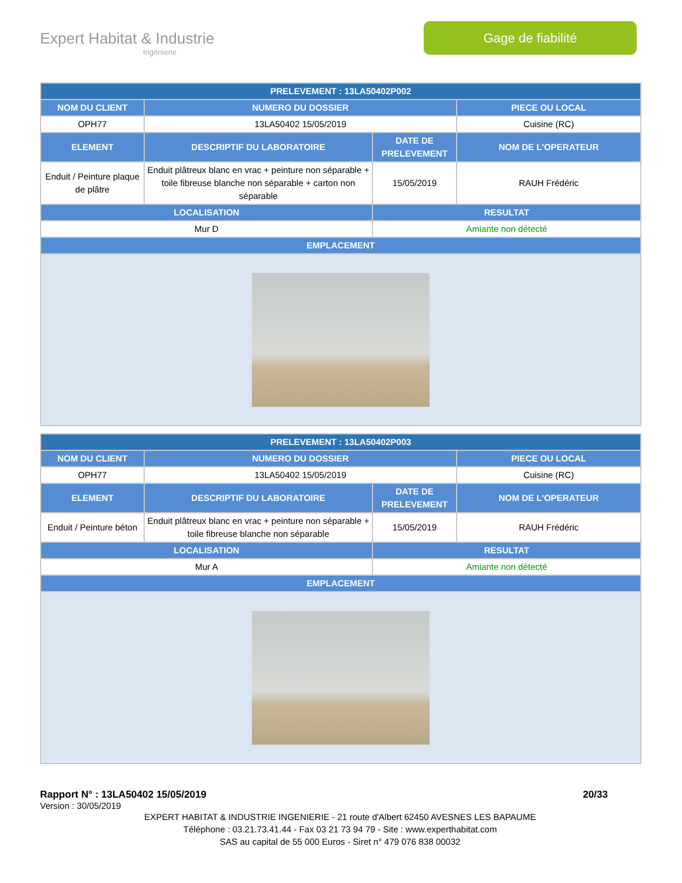Expert Habitat & Industrie
Ingénierie
Gage de fiabilité
| PRELEVEMENT : 13LA50402P002 | | | |
| --- | --- | --- | --- |
| NOM DU CLIENT | NUMERO DU DOSSIER | | PIECE OU LOCAL |
| OPH77 | 13LA50402 15/05/2019 | | Cuisine (RC) |
| ELEMENT | DESCRIPTIF DU LABORATOIRE | DATE DE PRELEVEMENT | NOM DE L'OPERATEUR |
| Enduit / Peinture plaque de plâtre | Enduit plâtreux blanc en vrac + peinture non séparable + toile fibreuse blanche non séparable + carton non séparable | 15/05/2019 | RAUH Frédéric |
| LOCALISATION | | RESULTAT | |
| Mur D | | Amiante non détecté | |
| EMPLACEMENT | | | |
| PRELEVEMENT : 13LA50402P003 | | | |
| --- | --- | --- | --- |
| NOM DU CLIENT | NUMERO DU DOSSIER | | PIECE OU LOCAL |
| OPH77 | 13LA50402 15/05/2019 | | Cuisine (RC) |
| ELEMENT | DESCRIPTIF DU LABORATOIRE | DATE DE PRELEVEMENT | NOM DE L'OPERATEUR |
| Enduit / Peinture béton | Enduit plâtreux blanc en vrac + peinture non séparable + toile fibreuse blanche non séparable | 15/05/2019 | RAUH Frédéric |
| LOCALISATION | | RESULTAT | |
| Mur A | | Amiante non détecté | |
| EMPLACEMENT | | | |
Rapport N° : 13LA50402 15/05/2019 20/33
Version : 30/05/2019
EXPERT HABITAT & INDUSTRIE INGENIERIE - 21 route d'Albert 62450 AVESNES LES BAPAUME
Téléphone : 03.21.73.41.44 - Fax 03 21 73 94 79 - Site : www.experthabitat.com
SAS au capital de 55 000 Euros - Siret n° 479 076 838 00032